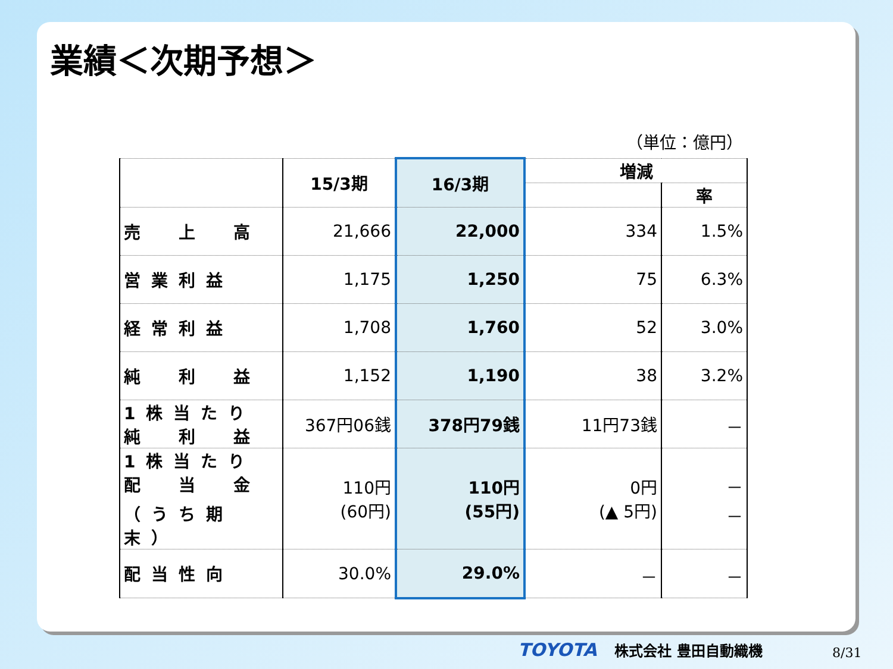業績＜次期予想＞
（単位：億円）
| | 15/3期 | 16/3期 | 増減 | |
| --- | --- | --- | --- | --- |
| | | | | 率 |
| 売 上 高 | 21,666 | 22,000 | 334 | 1.5% |
| 営業利益 | 1,175 | 1,250 | 75 | 6.3% |
| 経常利益 | 1,708 | 1,760 | 52 | 3.0% |
| 純 利 益 | 1,152 | 1,190 | 38 | 3.2% |
| 1株当たり 純 利 益 | 367円06銭 | 378円79銭 | 11円73銭 | － |
| 1株当たり 配 当 金 （うち期末） | 110円 (60円) | 110円 (55円) | 0円 (▲ 5円) | － － |
| 配当性向 | 30.0% | 29.0% | － | － |
TOYOTA 株式会社 豊田自動織機 8/31